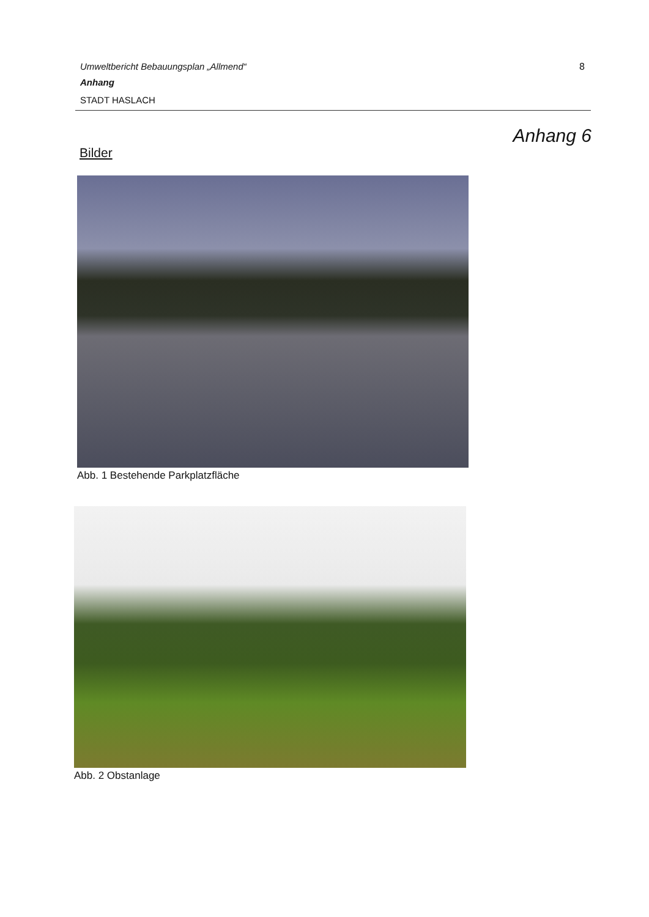Umweltbericht Bebauungsplan „Allmend“
8
Anhang
STADT HASLACH
Anhang 6
Bilder
Abb. 1 Bestehende Parkplatzfläche
Abb. 2 Obstanlage